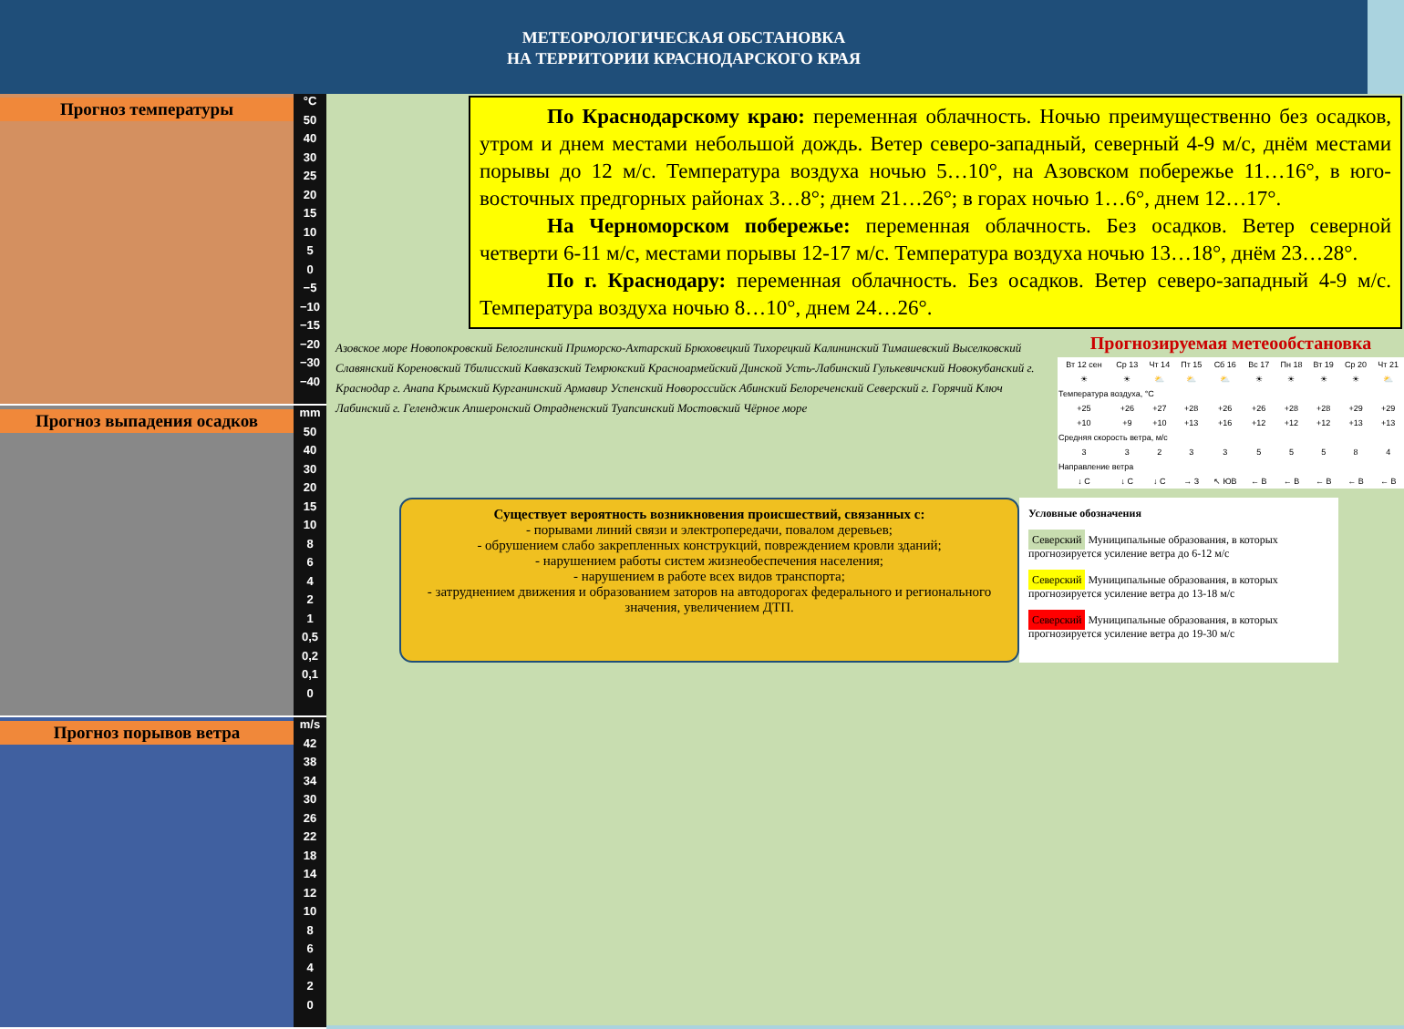МЕТЕОРОЛОГИЧЕСКАЯ ОБСТАНОВКА
НА ТЕРРИТОРИИ КРАСНОДАРСКОГО КРАЯ
Прогноз температуры
°C
50
40
30
25
20
15
10
5
0
−5
−10
−15
−20
−30
−40
Прогноз выпадения осадков
mm
50
40
30
20
15
10
8
6
4
2
1
0,5
0,2
0,1
0
Прогноз порывов ветра
m/s
42
38
34
30
26
22
18
14
12
10
8
6
4
2
0
По Краснодарскому краю: переменная облачность. Ночью преимущественно без осадков, утром и днем местами небольшой дождь. Ветер северо-западный, северный 4-9 м/с, днём местами порывы до 12 м/с. Температура воздуха ночью 5…10°, на Азовском побережье 11…16°, в юго-восточных предгорных районах 3…8°; днем 21…26°; в горах ночью 1…6°, днем 12…17°.
На Черноморском побережье: переменная облачность. Без осадков. Ветер северной четверти 6-11 м/с, местами порывы 12-17 м/с. Температура воздуха ночью 13…18°, днём 23…28°.
По г. Краснодару: переменная облачность. Без осадков. Ветер северо-западный 4-9 м/с. Температура воздуха ночью 8…10°, днем 24…26°.
Азовское море Новопокровский Белоглинский Приморско-Ахтарский Брюховецкий Тихорецкий Калининский Тимашевский Выселковский Славянский Кореновский Тбилисский Кавказский Темрюкский Красноармейский Динской Усть-Лабинский Гулькевичский Новокубанский г. Краснодар г. Анапа Крымский Курганинский Армавир Успенский Новороссийск Абинский Белореченский Северский г. Горячий Ключ Лабинский г. Геленджик Апшеронский Отрадненский Туапсинский Мостовский Чёрное море
Прогнозируемая метеообстановка
| Вт 12 сен | Ср 13 | Чт 14 | Пт 15 | Сб 16 | Вс 17 | Пн 18 | Вт 19 | Ср 20 | Чт 21 |
| ☀ | ☀ | ⛅ | ⛅ | ⛅ | ☀ | ☀ | ☀ | ☀ | ⛅ |
| Температура воздуха, °С | | | | | | | | | |
| +25 | +26 | +27 | +28 | +26 | +26 | +28 | +28 | +29 | +29 |
| +10 | +9 | +10 | +13 | +16 | +12 | +12 | +12 | +13 | +13 |
| Средняя скорость ветра, м/с | | | | | | | | | |
| 3 | 3 | 2 | 3 | 3 | 5 | 5 | 5 | 8 | 4 |
| Направление ветра | | | | | | | | | |
| ↓ С | ↓ С | ↓ С | → З | ↖ ЮВ | ← В | ← В | ← В | ← В | ← В |
Существует вероятность возникновения происшествий, связанных с:
- порывами линий связи и электропередачи, повалом деревьев;
- обрушением слабо закрепленных конструкций, повреждением кровли зданий;
- нарушением работы систем жизнеобеспечения населения;
- нарушением в работе всех видов транспорта;
- затруднением движения и образованием заторов на автодорогах федерального и регионального значения, увеличением ДТП.
Условные обозначения
Северский Муниципальные образования, в которых прогнозируется усиление ветра до 6-12 м/с
Северский Муниципальные образования, в которых прогнозируется усиление ветра до 13-18 м/с
Северский Муниципальные образования, в которых прогнозируется усиление ветра до 19-30 м/с